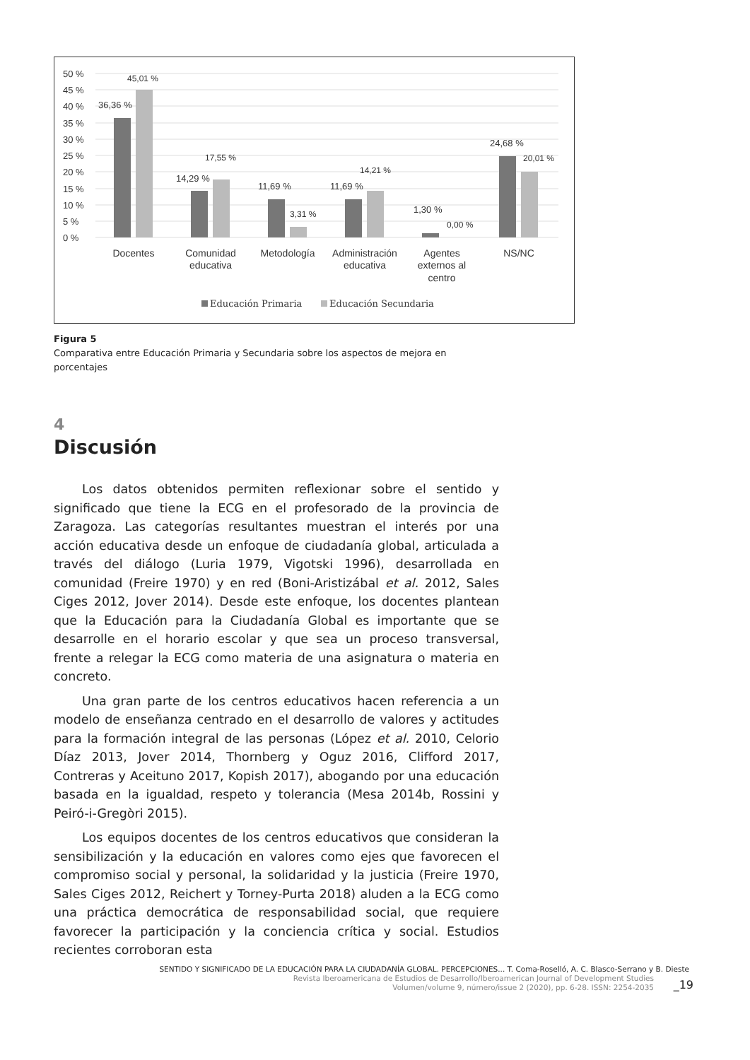50 %
45 %
40 %
35 %
30 %
25 %
20 %
15 %
10 %
5 %
0 %
36,36 %
45,01 %
14,29 %
17,55 %
11,69 %
3,31 %
11,69 %
14,21 %
1,30 %
0,00 %
24,68 %
20,01 %
Docentes
Comunidad
educativa
Metodología
Administración
educativa
Agentes
externos al
centro
NS/NC
Educación Primaria
Educación Secundaria
Figura 5
Comparativa entre Educación Primaria y Secundaria sobre los aspectos de mejora en porcentajes
4
Discusión
Los datos obtenidos permiten reflexionar sobre el sentido y significado que tiene la ECG en el profesorado de la provincia de Zaragoza. Las categorías resultantes muestran el interés por una acción educativa desde un enfoque de ciudadanía global, articulada a través del diálogo (Luria 1979, Vigotski 1996), desarrollada en comunidad (Freire 1970) y en red (Boni-Aristizábal et al. 2012, Sales Ciges 2012, Jover 2014). Desde este enfoque, los docentes plantean que la Educación para la Ciudadanía Global es importante que se desarrolle en el horario escolar y que sea un proceso transversal, frente a relegar la ECG como materia de una asignatura o materia en concreto.
Una gran parte de los centros educativos hacen referencia a un modelo de enseñanza centrado en el desarrollo de valores y actitudes para la formación integral de las personas (López et al. 2010, Celorio Díaz 2013, Jover 2014, Thornberg y Oguz 2016, Clifford 2017, Contreras y Aceituno 2017, Kopish 2017), abogando por una educación basada en la igualdad, respeto y tolerancia (Mesa 2014b, Rossini y Peiró-i-Gregòri 2015).
Los equipos docentes de los centros educativos que consideran la sensibilización y la educación en valores como ejes que favorecen el compromiso social y personal, la solidaridad y la justicia (Freire 1970, Sales Ciges 2012, Reichert y Torney-Purta 2018) aluden a la ECG como una práctica democrática de responsabilidad social, que requiere favorecer la participación y la conciencia crítica y social. Estudios recientes corroboran esta
SENTIDO Y SIGNIFICADO DE LA EDUCACIÓN PARA LA CIUDADANÍA GLOBAL. PERCEPCIONES... T. Coma-Roselló, A. C. Blasco-Serrano y B. Dieste
Revista Iberoamericana de Estudios de Desarrollo/Iberoamerican Journal of Development Studies
Volumen/volume 9, número/issue 2 (2020), pp. 6-28. ISSN: 2254-2035
_19